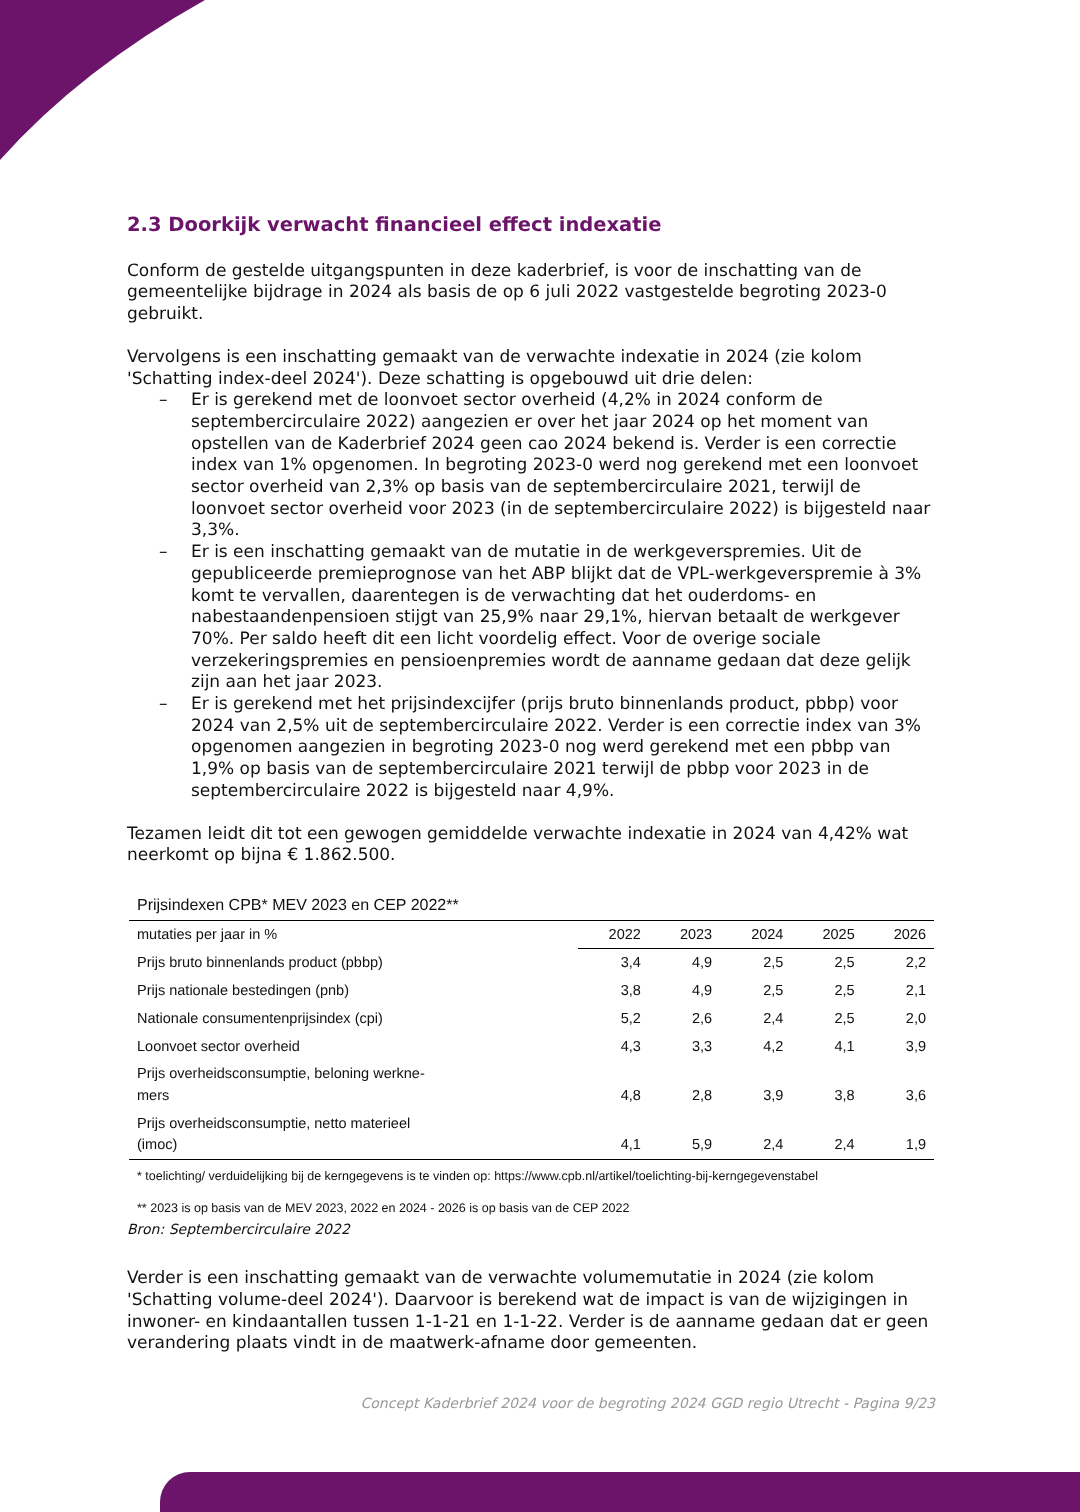2.3 Doorkijk verwacht financieel effect indexatie
Conform de gestelde uitgangspunten in deze kaderbrief, is voor de inschatting van de gemeentelijke bijdrage in 2024 als basis de op 6 juli 2022 vastgestelde begroting 2023-0 gebruikt.
Vervolgens is een inschatting gemaakt van de verwachte indexatie in 2024 (zie kolom 'Schatting index-deel 2024'). Deze schatting is opgebouwd uit drie delen:
– Er is gerekend met de loonvoet sector overheid (4,2% in 2024 conform de septembercirculaire 2022) aangezien er over het jaar 2024 op het moment van opstellen van de Kaderbrief 2024 geen cao 2024 bekend is. Verder is een correctie index van 1% opgenomen. In begroting 2023-0 werd nog gerekend met een loonvoet sector overheid van 2,3% op basis van de septembercirculaire 2021, terwijl de loonvoet sector overheid voor 2023 (in de septembercirculaire 2022) is bijgesteld naar 3,3%.
– Er is een inschatting gemaakt van de mutatie in de werkgeverspremies. Uit de gepubliceerde premieprognose van het ABP blijkt dat de VPL-werkgeverspremie à 3% komt te vervallen, daarentegen is de verwachting dat het ouderdoms- en nabestaandenpensioen stijgt van 25,9% naar 29,1%, hiervan betaalt de werkgever 70%. Per saldo heeft dit een licht voordelig effect. Voor de overige sociale verzekeringspremies en pensioenpremies wordt de aanname gedaan dat deze gelijk zijn aan het jaar 2023.
– Er is gerekend met het prijsindexcijfer (prijs bruto binnenlands product, pbbp) voor 2024 van 2,5% uit de septembercirculaire 2022. Verder is een correctie index van 3% opgenomen aangezien in begroting 2023-0 nog werd gerekend met een pbbp van 1,9% op basis van de septembercirculaire 2021 terwijl de pbbp voor 2023 in de septembercirculaire 2022 is bijgesteld naar 4,9%.
Tezamen leidt dit tot een gewogen gemiddelde verwachte indexatie in 2024 van 4,42% wat neerkomt op bijna € 1.862.500.
Prijsindexen CPB* MEV 2023 en CEP 2022**
| mutaties per jaar in % | 2022 | 2023 | 2024 | 2025 | 2026 |
| Prijs bruto binnenlands product (pbbp) | 3,4 | 4,9 | 2,5 | 2,5 | 2,2 |
| Prijs nationale bestedingen (pnb) | 3,8 | 4,9 | 2,5 | 2,5 | 2,1 |
| Nationale consumentenprijsindex (cpi) | 5,2 | 2,6 | 2,4 | 2,5 | 2,0 |
| Loonvoet sector overheid | 4,3 | 3,3 | 4,2 | 4,1 | 3,9 |
| Prijs overheidsconsumptie, beloning werkne- mers | 4,8 | 2,8 | 3,9 | 3,8 | 3,6 |
| Prijs overheidsconsumptie, netto materieel (imoc) | 4,1 | 5,9 | 2,4 | 2,4 | 1,9 |
* toelichting/ verduidelijking bij de kerngegevens is te vinden op: https://www.cpb.nl/artikel/toelichting-bij-kerngegevenstabel
** 2023 is op basis van de MEV 2023, 2022 en 2024 - 2026 is op basis van de CEP 2022
Bron: Septembercirculaire 2022
Verder is een inschatting gemaakt van de verwachte volumemutatie in 2024 (zie kolom 'Schatting volume-deel 2024'). Daarvoor is berekend wat de impact is van de wijzigingen in inwoner- en kindaantallen tussen 1-1-21 en 1-1-22. Verder is de aanname gedaan dat er geen verandering plaats vindt in de maatwerk-afname door gemeenten.
Concept Kaderbrief 2024 voor de begroting 2024 GGD regio Utrecht - Pagina 9/23